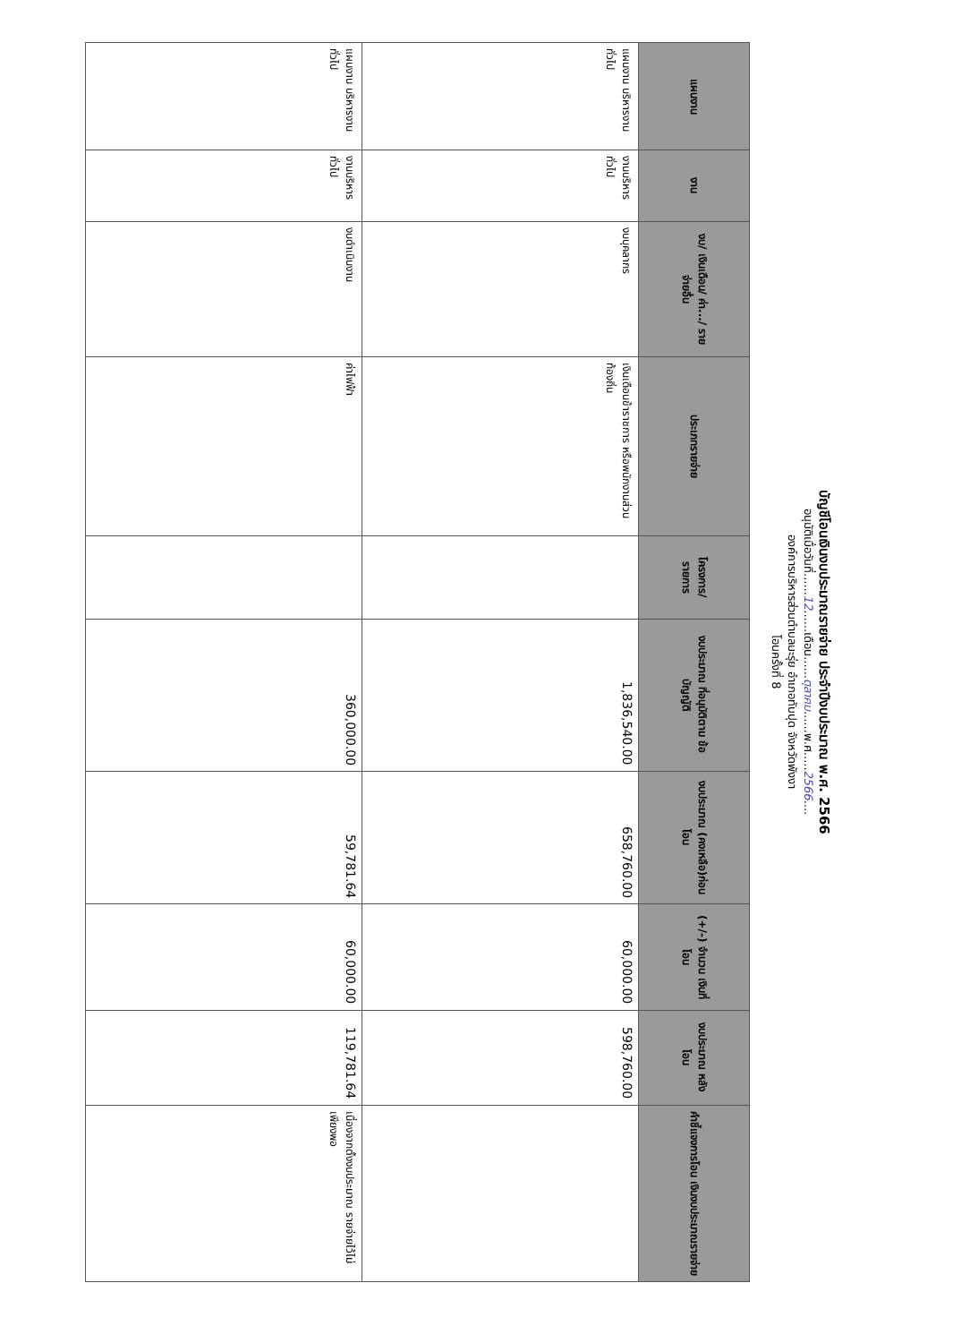บัญชีโอนเงินงบประมาณรายจ่าย ประจำปีงบประมาณ พ.ศ. 2566
อนุมัติเมื่อวันที่......12......เดือน......ตุลาคม......พ.ศ.....2566....
องค์การบริหารส่วนตำบลมะรุ่ย อำเภอทับปุด จังหวัดพังงา
โอนครั้งที่ 8
| แผนงาน | งาน | งบ/ เงินเดือน/ ค่า.../ รายจ่ายอื่น | ประเภทรายจ่าย | โครงการ/ รายการ | งบประมาณ ที่อนุมัติตาม ข้อบัญญัติ | งบประมาณ (คงเหลือ)ก่อนโอน | (+/-) จำนวน เงินที่โอน | งบประมาณ หลังโอน | คำชี้แจงการโอน เงินงบประมาณรายจ่าย |
| --- | --- | --- | --- | --- | --- | --- | --- | --- | --- |
| แผนงาน บริหารงาน ทั่วไป | งานบริหารทั่วไป | งบบุคลากร | เงินเดือนข้าราชการ หรือพนักงานส่วน ท้องถิ่น | | 1,836,540.00 | 658,760.00 | 60,000.00 | 598,760.00 | |
| แผนงาน บริหารงาน ทั่วไป | งานบริหารทั่วไป | งบดำเนินงาน | ค่าไฟฟ้า | | 360,000.00 | 59,781.64 | 60,000.00 | 119,781.64 | เนื่องจากตั้งงบประมาณ รายจ่ายไว้ไม่เพียงพอ |